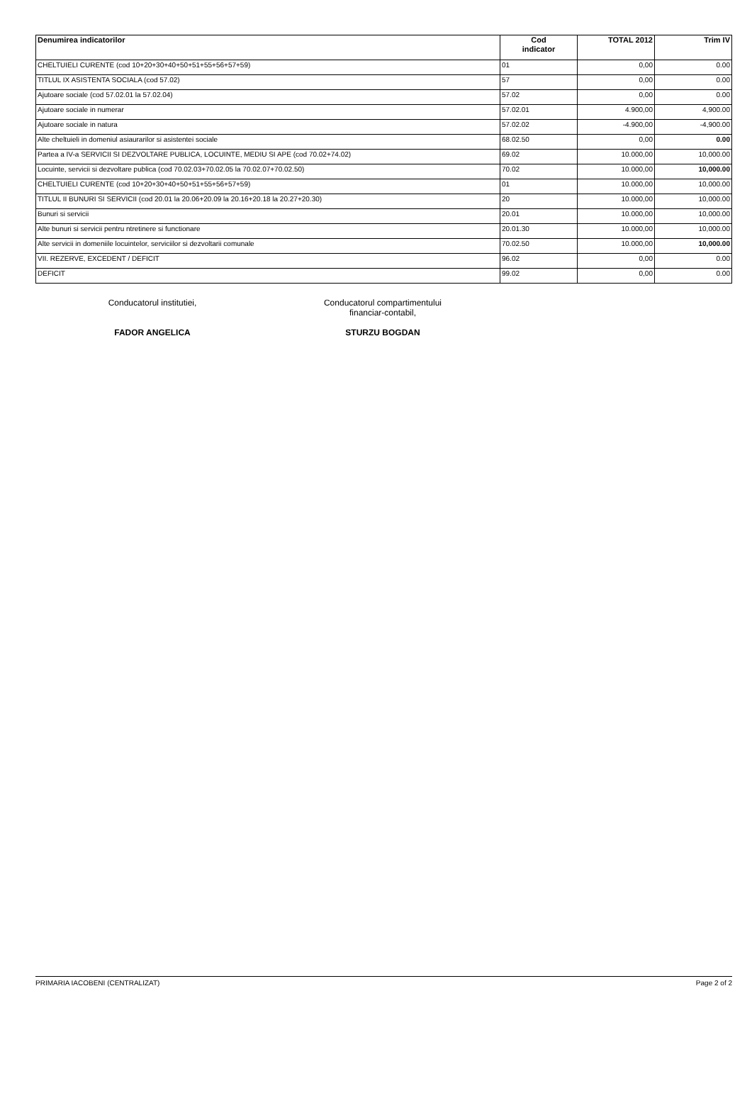| Denumirea indicatorilor | Cod indicator | TOTAL 2012 | Trim IV |
| --- | --- | --- | --- |
| CHELTUIELI CURENTE (cod 10+20+30+40+50+51+55+56+57+59) | 01 | 0,00 | 0.00 |
| TITLUL IX ASISTENTA SOCIALA (cod 57.02) | 57 | 0,00 | 0.00 |
| Ajutoare sociale (cod 57.02.01 la 57.02.04) | 57.02 | 0,00 | 0.00 |
| Ajutoare sociale in numerar | 57.02.01 | 4.900,00 | 4,900.00 |
| Ajutoare sociale in natura | 57.02.02 | -4.900,00 | -4,900.00 |
| Alte cheltuieli in domeniul asiaurarilor si asistentei sociale | 68.02.50 | 0,00 | 0.00 |
| Partea a IV-a SERVICII SI DEZVOLTARE PUBLICA, LOCUINTE, MEDIU SI APE (cod 70.02+74.02) | 69.02 | 10.000,00 | 10,000.00 |
| Locuinte, servicii si dezvoltare publica (cod 70.02.03+70.02.05 la 70.02.07+70.02.50) | 70.02 | 10.000,00 | 10,000.00 |
| CHELTUIELI CURENTE (cod 10+20+30+40+50+51+55+56+57+59) | 01 | 10.000,00 | 10,000.00 |
| TITLUL II BUNURI SI SERVICII (cod 20.01 la 20.06+20.09 la 20.16+20.18 la 20.27+20.30) | 20 | 10.000,00 | 10,000.00 |
| Bunuri si servicii | 20.01 | 10.000,00 | 10,000.00 |
| Alte bunuri si servicii pentru ntretinere si functionare | 20.01.30 | 10.000,00 | 10,000.00 |
| Alte servicii in domeniile locuintelor, serviciilor si dezvoltarii comunale | 70.02.50 | 10.000,00 | 10,000.00 |
| VII. REZERVE, EXCEDENT / DEFICIT | 96.02 | 0,00 | 0.00 |
| DEFICIT | 99.02 | 0,00 | 0.00 |
Conducatorul institutiei,
FADOR ANGELICA
Conducatorul compartimentului
financiar-contabil,
STURZU BOGDAN
PRIMARIA IACOBENI (CENTRALIZAT) Page 2 of 2